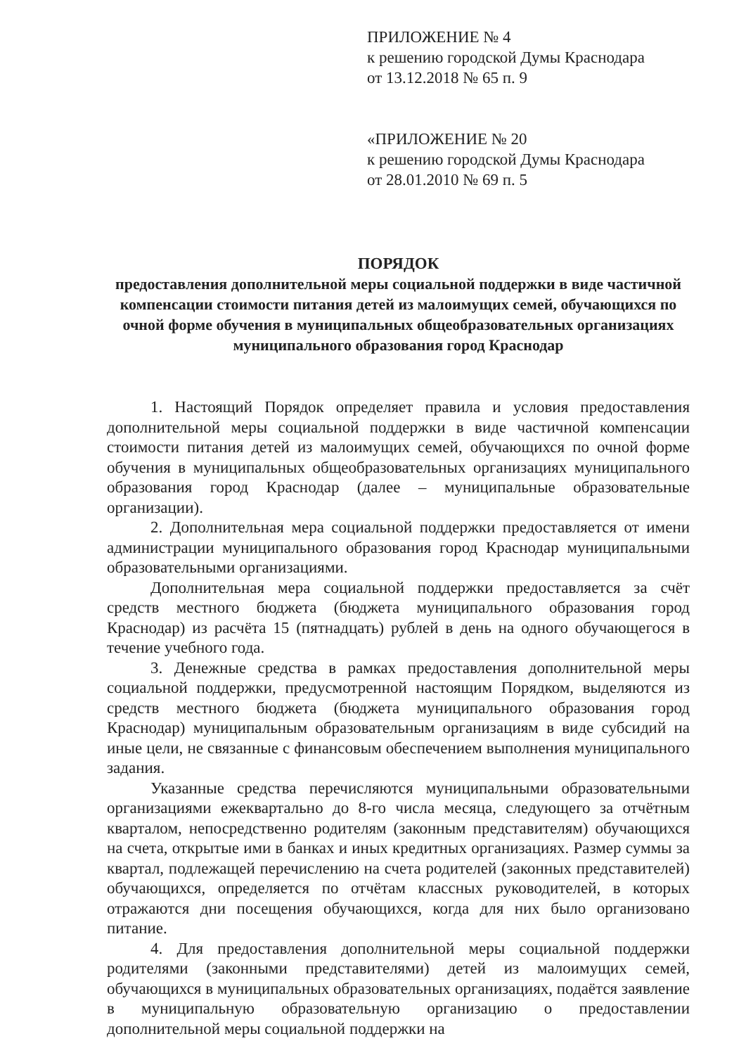ПРИЛОЖЕНИЕ № 4
к решению городской Думы Краснодара
от 13.12.2018 № 65 п. 9
«ПРИЛОЖЕНИЕ № 20
к решению городской Думы Краснодара
от 28.01.2010 № 69 п. 5
ПОРЯДОК
предоставления дополнительной меры социальной поддержки в виде частичной компенсации стоимости питания детей из малоимущих семей, обучающихся по очной форме обучения в муниципальных общеобразовательных организациях муниципального образования город Краснодар
1. Настоящий Порядок определяет правила и условия предоставления дополнительной меры социальной поддержки в виде частичной компенсации стоимости питания детей из малоимущих семей, обучающихся по очной форме обучения в муниципальных общеобразовательных организациях муниципального образования город Краснодар (далее – муниципальные образовательные организации).
2. Дополнительная мера социальной поддержки предоставляется от имени администрации муниципального образования город Краснодар муниципальными образовательными организациями.
Дополнительная мера социальной поддержки предоставляется за счёт средств местного бюджета (бюджета муниципального образования город Краснодар) из расчёта 15 (пятнадцать) рублей в день на одного обучающегося в течение учебного года.
3. Денежные средства в рамках предоставления дополнительной меры социальной поддержки, предусмотренной настоящим Порядком, выделяются из средств местного бюджета (бюджета муниципального образования город Краснодар) муниципальным образовательным организациям в виде субсидий на иные цели, не связанные с финансовым обеспечением выполнения муниципального задания.
Указанные средства перечисляются муниципальными образовательными организациями ежеквартально до 8-го числа месяца, следующего за отчётным кварталом, непосредственно родителям (законным представителям) обучающихся на счета, открытые ими в банках и иных кредитных организациях. Размер суммы за квартал, подлежащей перечислению на счета родителей (законных представителей) обучающихся, определяется по отчётам классных руководителей, в которых отражаются дни посещения обучающихся, когда для них было организовано питание.
4. Для предоставления дополнительной меры социальной поддержки родителями (законными представителями) детей из малоимущих семей, обучающихся в муниципальных образовательных организациях, подаётся заявление в муниципальную образовательную организацию о предоставлении дополнительной меры социальной поддержки на